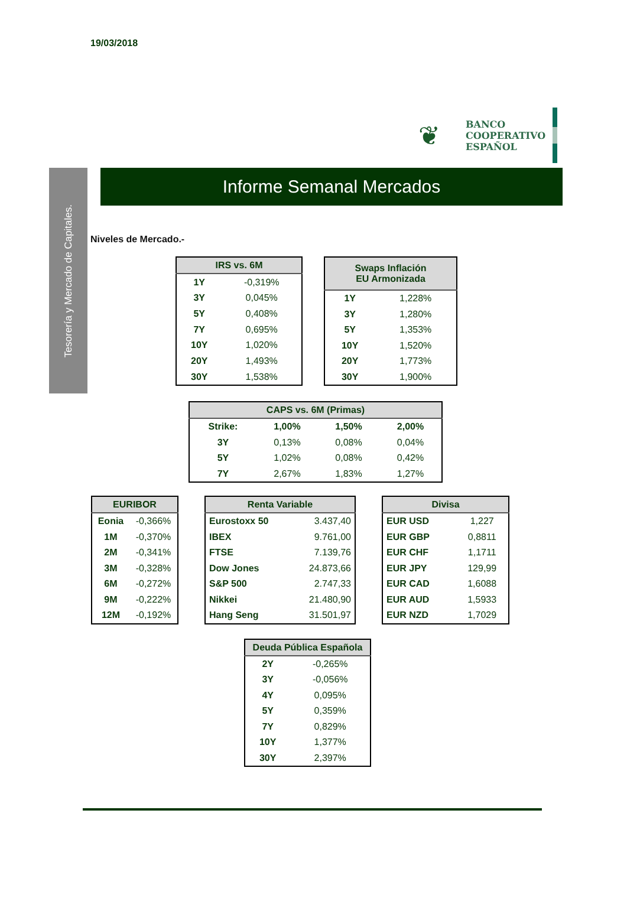19/03/2018
❦
BANCO
COOPERATIVO
ESPAÑOL
Tesorería y Mercado de Capitales.
Informe Semanal Mercados
Niveles de Mercado.-
| IRS vs. 6M | |
| --- | --- |
| 1Y | -0,319% |
| 3Y | 0,045% |
| 5Y | 0,408% |
| 7Y | 0,695% |
| 10Y | 1,020% |
| 20Y | 1,493% |
| 30Y | 1,538% |
| Swaps Inflación EU Armonizada | |
| --- | --- |
| 1Y | 1,228% |
| 3Y | 1,280% |
| 5Y | 1,353% |
| 10Y | 1,520% |
| 20Y | 1,773% |
| 30Y | 1,900% |
| CAPS vs. 6M (Primas) | | | |
| --- | --- | --- | --- |
| Strike: | 1,00% | 1,50% | 2,00% |
| 3Y | 0,13% | 0,08% | 0,04% |
| 5Y | 1,02% | 0,08% | 0,42% |
| 7Y | 2,67% | 1,83% | 1,27% |
| EURIBOR | |
| --- | --- |
| Eonia | -0,366% |
| 1M | -0,370% |
| 2M | -0,341% |
| 3M | -0,328% |
| 6M | -0,272% |
| 9M | -0,222% |
| 12M | -0,192% |
| Renta Variable | |
| --- | --- |
| Eurostoxx 50 | 3.437,40 |
| IBEX | 9.761,00 |
| FTSE | 7.139,76 |
| Dow Jones | 24.873,66 |
| S&P 500 | 2.747,33 |
| Nikkei | 21.480,90 |
| Hang Seng | 31.501,97 |
| Divisa | |
| --- | --- |
| EUR USD | 1,227 |
| EUR GBP | 0,8811 |
| EUR CHF | 1,1711 |
| EUR JPY | 129,99 |
| EUR CAD | 1,6088 |
| EUR AUD | 1,5933 |
| EUR NZD | 1,7029 |
| Deuda Pública Española | |
| --- | --- |
| 2Y | -0,265% |
| 3Y | -0,056% |
| 4Y | 0,095% |
| 5Y | 0,359% |
| 7Y | 0,829% |
| 10Y | 1,377% |
| 30Y | 2,397% |